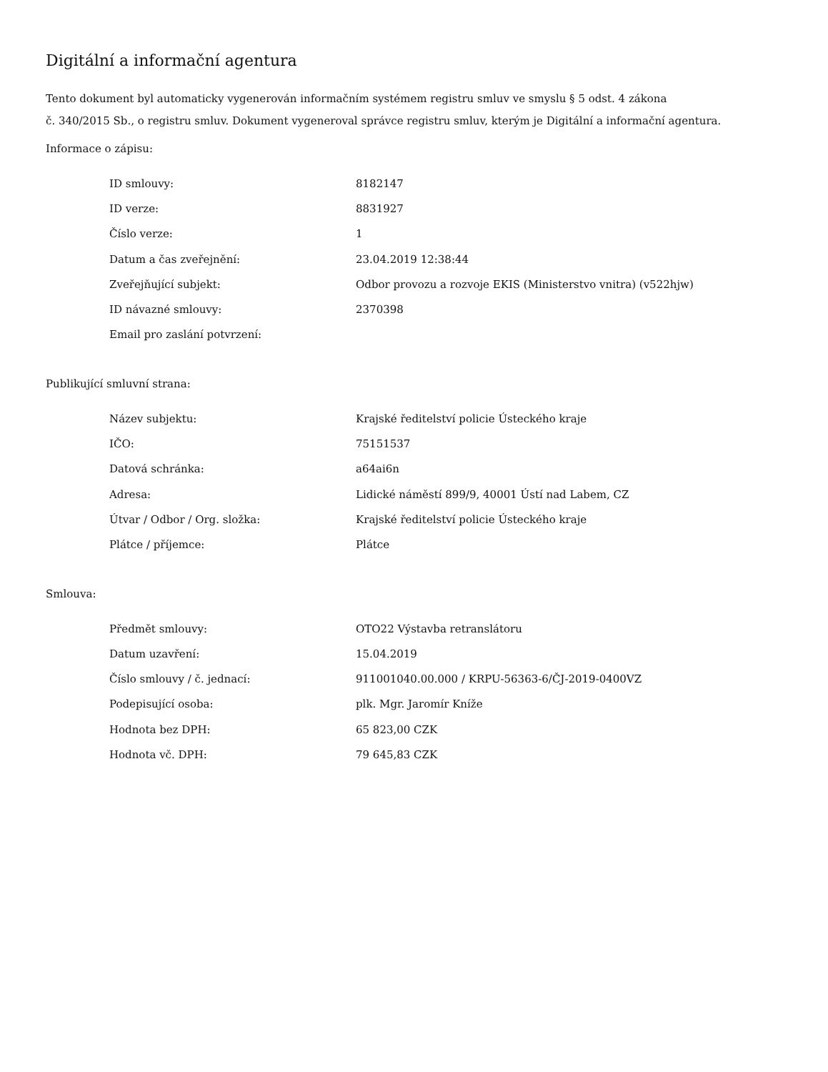Digitální a informační agentura
Tento dokument byl automaticky vygenerován informačním systémem registru smluv ve smyslu § 5 odst. 4 zákona
č. 340/2015 Sb., o registru smluv. Dokument vygeneroval správce registru smluv, kterým je Digitální a informační agentura.
Informace o zápisu:
| ID smlouvy: | 8182147 |
| ID verze: | 8831927 |
| Číslo verze: | 1 |
| Datum a čas zveřejnění: | 23.04.2019 12:38:44 |
| Zveřejňující subjekt: | Odbor provozu a rozvoje EKIS (Ministerstvo vnitra) (v522hjw) |
| ID návazné smlouvy: | 2370398 |
| Email pro zaslání potvrzení: | |
Publikující smluvní strana:
| Název subjektu: | Krajské ředitelství policie Ústeckého kraje |
| IČO: | 75151537 |
| Datová schránka: | a64ai6n |
| Adresa: | Lidické náměstí 899/9, 40001 Ústí nad Labem, CZ |
| Útvar / Odbor / Org. složka: | Krajské ředitelství policie Ústeckého kraje |
| Plátce / příjemce: | Plátce |
Smlouva:
| Předmět smlouvy: | OTO22 Výstavba retranslátoru |
| Datum uzavření: | 15.04.2019 |
| Číslo smlouvy / č. jednací: | 911001040.00.000 / KRPU-56363-6/ČJ-2019-0400VZ |
| Podepisující osoba: | plk. Mgr. Jaromír Kníže |
| Hodnota bez DPH: | 65 823,00 CZK |
| Hodnota vč. DPH: | 79 645,83 CZK |